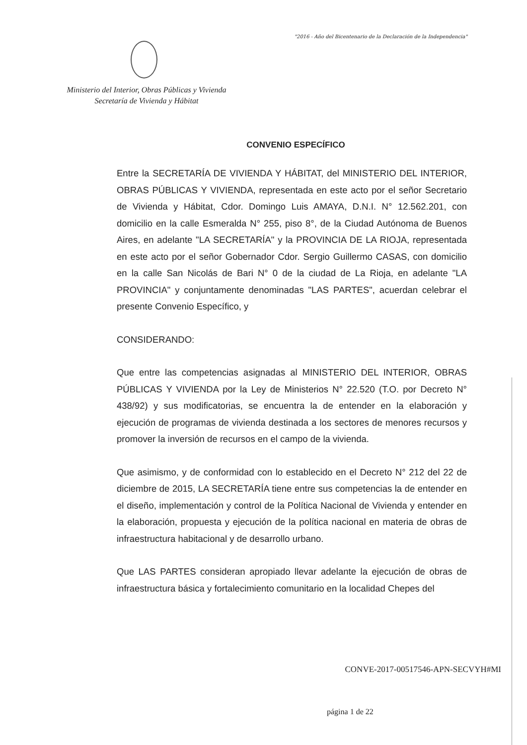"2016 - Año del Bicentenario de la Declaración de la Independencia"
Ministerio del Interior, Obras Públicas y Vivienda
Secretaría de Vivienda y Hábitat
CONVENIO ESPECÍFICO
Entre la SECRETARÍA DE VIVIENDA Y HÁBITAT, del MINISTERIO DEL INTERIOR, OBRAS PÚBLICAS Y VIVIENDA, representada en este acto por el señor Secretario de Vivienda y Hábitat, Cdor. Domingo Luis AMAYA, D.N.I. N° 12.562.201, con domicilio en la calle Esmeralda N° 255, piso 8°, de la Ciudad Autónoma de Buenos Aires, en adelante "LA SECRETARÍA" y la PROVINCIA DE LA RIOJA, representada en este acto por el señor Gobernador Cdor. Sergio Guillermo CASAS, con domicilio en la calle San Nicolás de Bari N° 0 de la ciudad de La Rioja, en adelante "LA PROVINCIA" y conjuntamente denominadas "LAS PARTES", acuerdan celebrar el presente Convenio Específico, y
CONSIDERANDO:
Que entre las competencias asignadas al MINISTERIO DEL INTERIOR, OBRAS PÚBLICAS Y VIVIENDA por la Ley de Ministerios N° 22.520 (T.O. por Decreto N° 438/92) y sus modificatorias, se encuentra la de entender en la elaboración y ejecución de programas de vivienda destinada a los sectores de menores recursos y promover la inversión de recursos en el campo de la vivienda.
Que asimismo, y de conformidad con lo establecido en el Decreto N° 212 del 22 de diciembre de 2015, LA SECRETARÍA tiene entre sus competencias la de entender en el diseño, implementación y control de la Política Nacional de Vivienda y entender en la elaboración, propuesta y ejecución de la política nacional en materia de obras de infraestructura habitacional y de desarrollo urbano.
Que LAS PARTES consideran apropiado llevar adelante la ejecución de obras de infraestructura básica y fortalecimiento comunitario en la localidad Chepes del
CONVE-2017-00517546-APN-SECVYH#MI
página 1 de 22